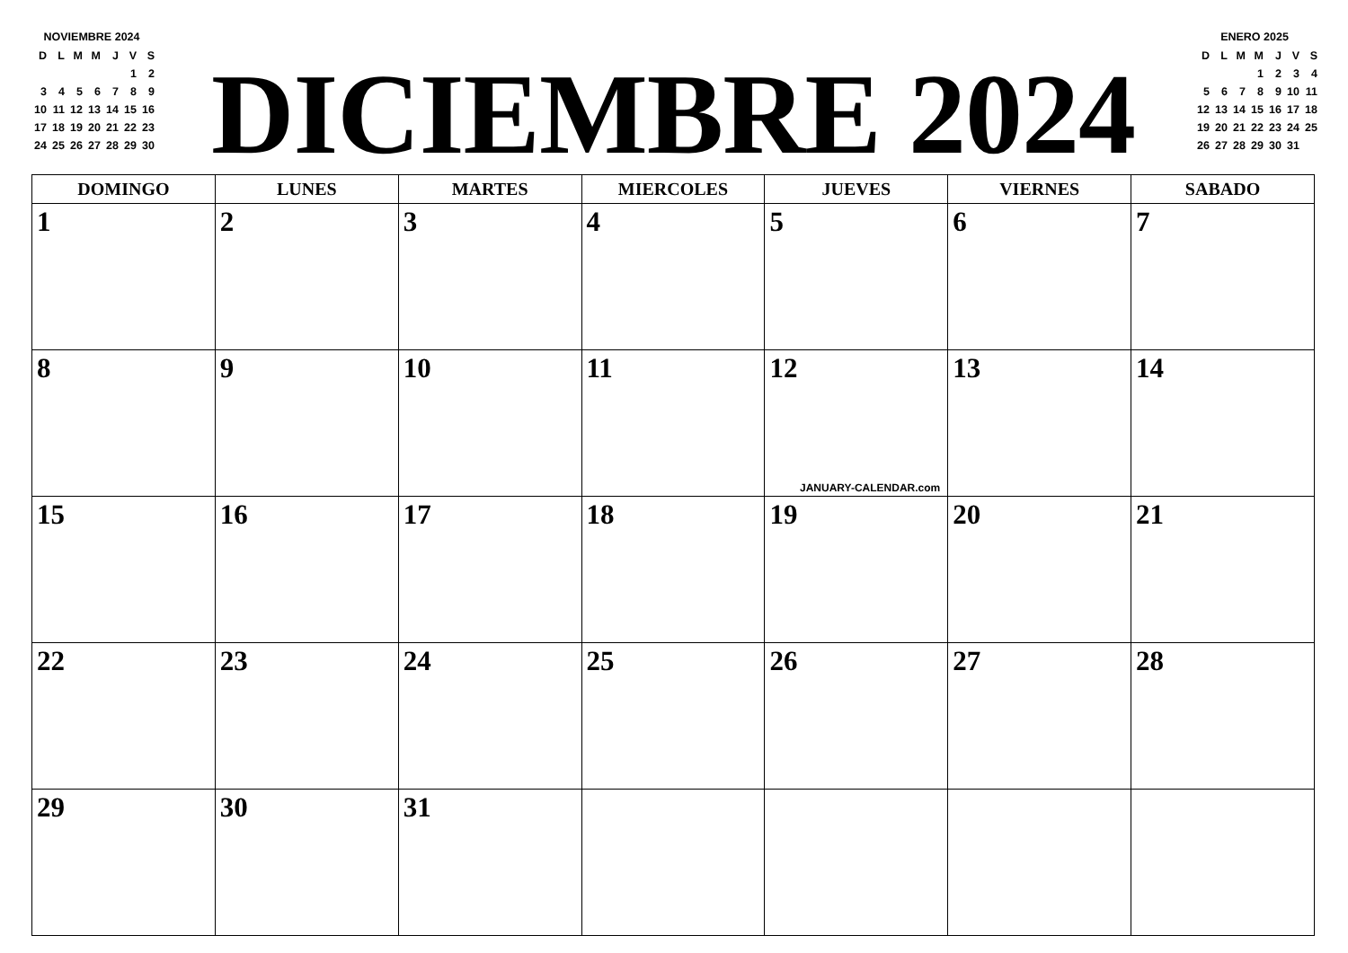NOVIEMBRE 2024
| D | L | M | M | J | V | S |
| | | | | | 1 | 2 |
| 3 | 4 | 5 | 6 | 7 | 8 | 9 |
| 10 | 11 | 12 | 13 | 14 | 15 | 16 |
| 17 | 18 | 19 | 20 | 21 | 22 | 23 |
| 24 | 25 | 26 | 27 | 28 | 29 | 30 |
DICIEMBRE 2024
ENERO 2025
| D | L | M | M | J | V | S |
| | | | 1 | 2 | 3 | 4 |
| 5 | 6 | 7 | 8 | 9 | 10 | 11 |
| 12 | 13 | 14 | 15 | 16 | 17 | 18 |
| 19 | 20 | 21 | 22 | 23 | 24 | 25 |
| 26 | 27 | 28 | 29 | 30 | 31 | |
| DOMINGO | LUNES | MARTES | MIERCOLES | JUEVES | VIERNES | SABADO |
| --- | --- | --- | --- | --- | --- | --- |
| 1 | 2 | 3 | 4 | 5 | 6 | 7 |
| 8 | 9 | 10 | 11 | 12 JANUARY-CALENDAR.com | 13 | 14 |
| 15 | 16 | 17 | 18 | 19 | 20 | 21 |
| 22 | 23 | 24 | 25 | 26 | 27 | 28 |
| 29 | 30 | 31 | | | | |